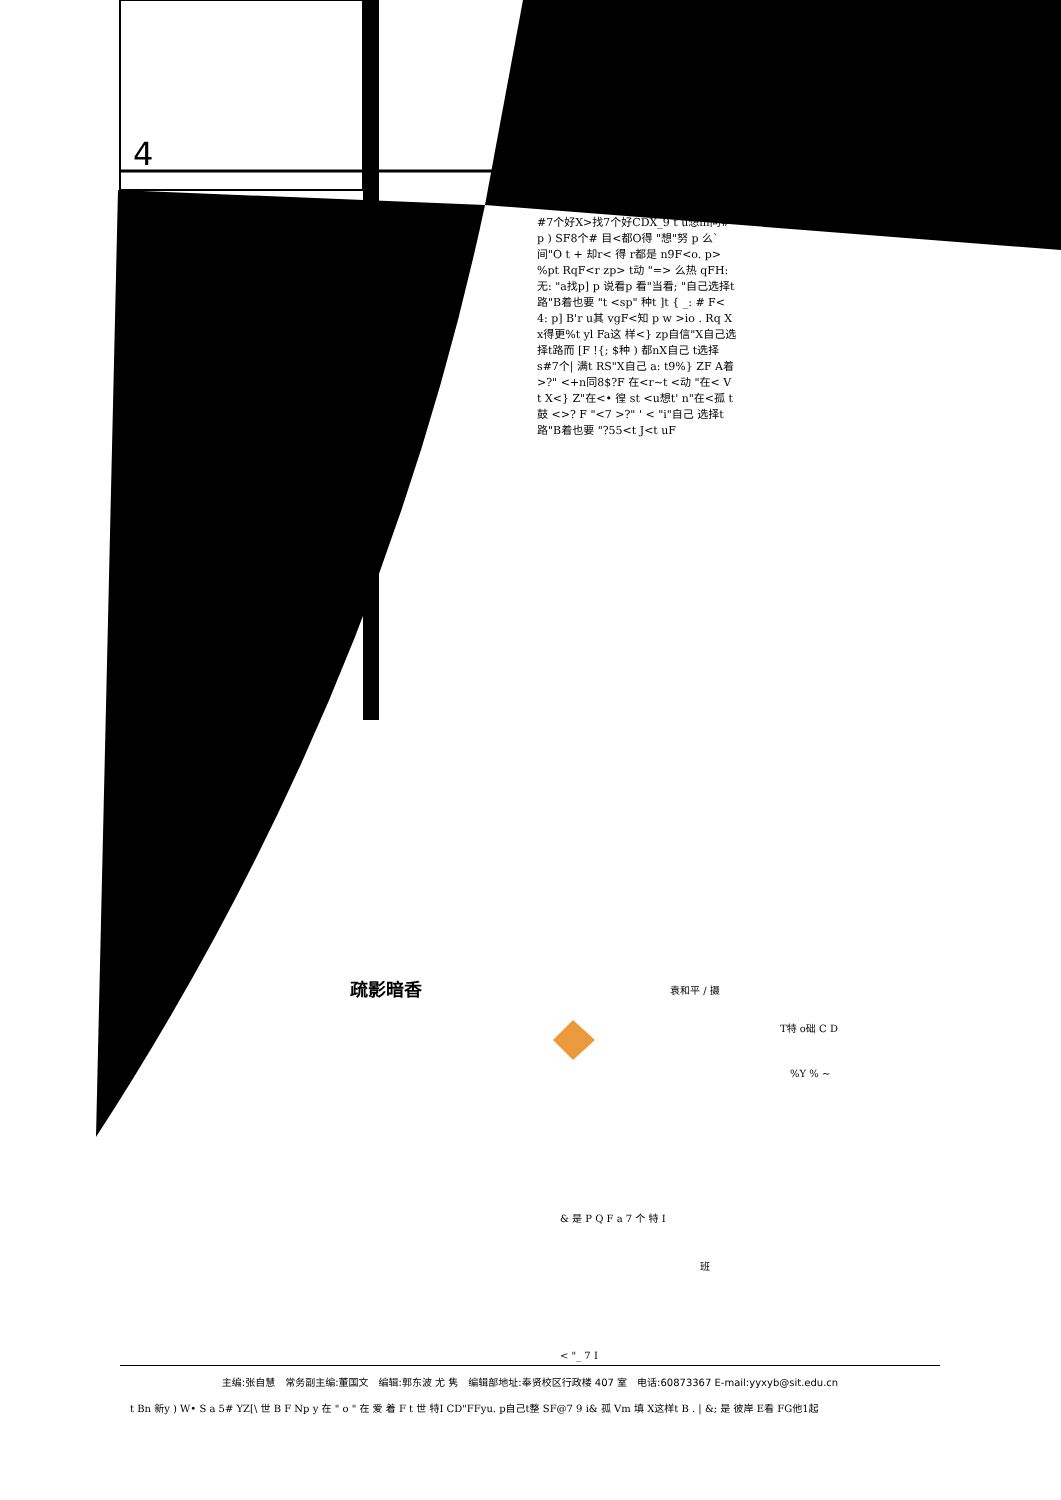4
#7个好X>找7个好CDX_9 t u想m问# p ) SF8个# 目<都O得 "想"努 p 么` 间"O t + 却r< 得 r都是 n9F<o. p> %pt RqF<r zp> t动 "=> 么热 qFH: 无: "a找p] p 说看p 看"当看; "自己选择t路"B着也要 "t <sp" 种t ]t { _: # F< 4: p] B'r u其 vgF<知 p w >io . Rq X x得更%t yl Fa这 样<} zp自信"X自己选择t路而 [F !{; $种 ) 都nX自己 t选择s#7个| 满t RS"X自己 a: t9%} ZF A着 >?" <+n同8$?F 在<r~t <动 "在< V t X<} Z"在<• 徨 st <u想t' n"在<孤 t 鼓 <>? F "<7 >?" ' < "i"自己 选择t路"B着也要 "?55<t J<t uF
疏影暗香 袁和平 / 摄
T特 o础 C D
%Y % ~
& 是 P Q F a 7 个 特 I
班
< "_ 7 I
主编:张自慧　常务副主编:董国文　编辑:郭东波 尤 隽　编辑部地址:奉贤校区行政楼 407 室　电话:60873367 E-mail:yyxyb@sit.edu.cn
t Bn 新y ) W• S a 5# YZ[\ 世 B F Np y 在 " o " 在 爱 着 F t 世 特I CD"FFyu. p自己t整 SF@7 9 i& 孤 Vm 填 X这样t B . | &; 是 彼岸 E看 FG他1起